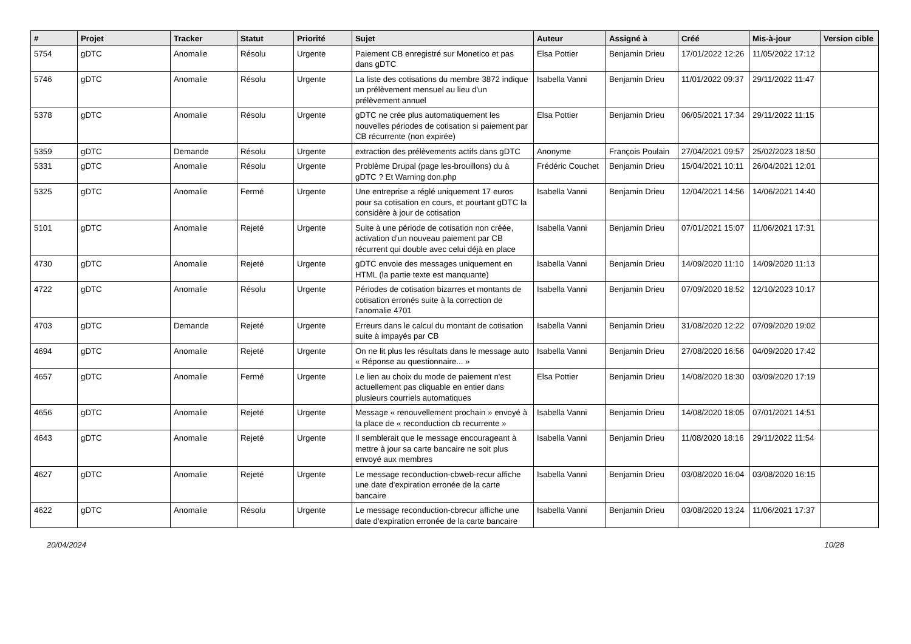| # | Projet | Tracker | Statut | Priorité | Sujet | Auteur | Assigné à | Créé | Mis-à-jour | Version cible |
| --- | --- | --- | --- | --- | --- | --- | --- | --- | --- | --- |
| 5754 | gDTC | Anomalie | Résolu | Urgente | Paiement CB enregistré sur Monetico et pas dans gDTC | Elsa Pottier | Benjamin Drieu | 17/01/2022 12:26 | 11/05/2022 17:12 | |
| 5746 | gDTC | Anomalie | Résolu | Urgente | La liste des cotisations du membre 3872 indique un prélèvement mensuel au lieu d'un prélèvement annuel | Isabella Vanni | Benjamin Drieu | 11/01/2022 09:37 | 29/11/2022 11:47 | |
| 5378 | gDTC | Anomalie | Résolu | Urgente | gDTC ne crée plus automatiquement les nouvelles périodes de cotisation si paiement par CB récurrente (non expirée) | Elsa Pottier | Benjamin Drieu | 06/05/2021 17:34 | 29/11/2022 11:15 | |
| 5359 | gDTC | Demande | Résolu | Urgente | extraction des prélèvements actifs dans gDTC | Anonyme | François Poulain | 27/04/2021 09:57 | 25/02/2023 18:50 | |
| 5331 | gDTC | Anomalie | Résolu | Urgente | Problème Drupal (page les-brouillons) du à gDTC ? Et Warning don.php | Frédéric Couchet | Benjamin Drieu | 15/04/2021 10:11 | 26/04/2021 12:01 | |
| 5325 | gDTC | Anomalie | Fermé | Urgente | Une entreprise a réglé uniquement 17 euros pour sa cotisation en cours, et pourtant gDTC la considère à jour de cotisation | Isabella Vanni | Benjamin Drieu | 12/04/2021 14:56 | 14/06/2021 14:40 | |
| 5101 | gDTC | Anomalie | Rejeté | Urgente | Suite à une période de cotisation non créée, activation d'un nouveau paiement par CB récurrent qui double avec celui déjà en place | Isabella Vanni | Benjamin Drieu | 07/01/2021 15:07 | 11/06/2021 17:31 | |
| 4730 | gDTC | Anomalie | Rejeté | Urgente | gDTC envoie des messages uniquement en HTML (la partie texte est manquante) | Isabella Vanni | Benjamin Drieu | 14/09/2020 11:10 | 14/09/2020 11:13 | |
| 4722 | gDTC | Anomalie | Résolu | Urgente | Périodes de cotisation bizarres et montants de cotisation erronés suite à la correction de l'anomalie 4701 | Isabella Vanni | Benjamin Drieu | 07/09/2020 18:52 | 12/10/2023 10:17 | |
| 4703 | gDTC | Demande | Rejeté | Urgente | Erreurs dans le calcul du montant de cotisation suite à impayés par CB | Isabella Vanni | Benjamin Drieu | 31/08/2020 12:22 | 07/09/2020 19:02 | |
| 4694 | gDTC | Anomalie | Rejeté | Urgente | On ne lit plus les résultats dans le message auto « Réponse au questionnaire... » | Isabella Vanni | Benjamin Drieu | 27/08/2020 16:56 | 04/09/2020 17:42 | |
| 4657 | gDTC | Anomalie | Fermé | Urgente | Le lien au choix du mode de paiement n'est actuellement pas cliquable en entier dans plusieurs courriels automatiques | Elsa Pottier | Benjamin Drieu | 14/08/2020 18:30 | 03/09/2020 17:19 | |
| 4656 | gDTC | Anomalie | Rejeté | Urgente | Message « renouvellement prochain » envoyé à la place de « reconduction cb recurrente » | Isabella Vanni | Benjamin Drieu | 14/08/2020 18:05 | 07/01/2021 14:51 | |
| 4643 | gDTC | Anomalie | Rejeté | Urgente | Il semblerait que le message encourageant à mettre à jour sa carte bancaire ne soit plus envoyé aux membres | Isabella Vanni | Benjamin Drieu | 11/08/2020 18:16 | 29/11/2022 11:54 | |
| 4627 | gDTC | Anomalie | Rejeté | Urgente | Le message reconduction-cbweb-recur affiche une date d'expiration erronée de la carte bancaire | Isabella Vanni | Benjamin Drieu | 03/08/2020 16:04 | 03/08/2020 16:15 | |
| 4622 | gDTC | Anomalie | Résolu | Urgente | Le message reconduction-cbrecur affiche une date d'expiration erronée de la carte bancaire | Isabella Vanni | Benjamin Drieu | 03/08/2020 13:24 | 11/06/2021 17:37 | |
20/04/2024 10/28